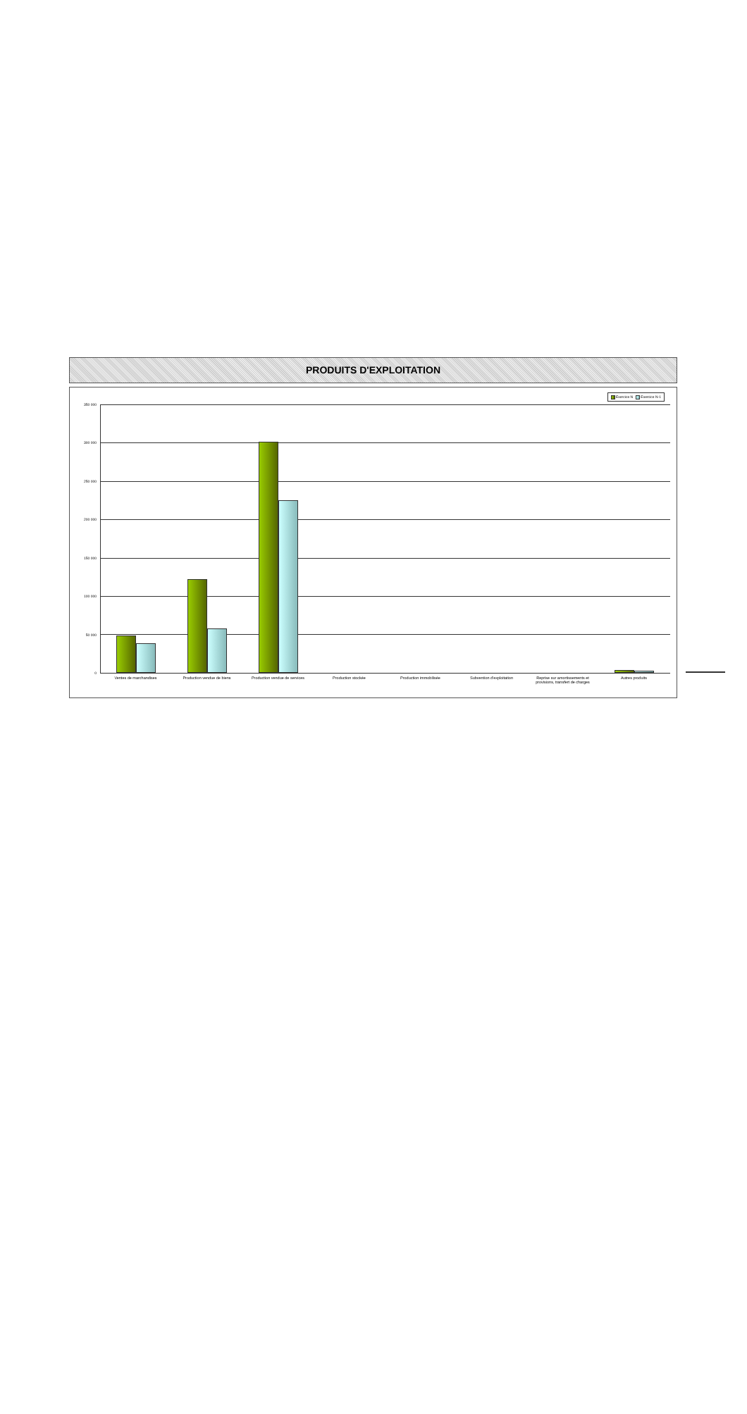PRODUITS D'EXPLOITATION
Exercice N Exercice N-1
350 000
300 000
250 000
200 000
150 000
100 000
50 000
0
Ventes de marchandises Production vendue de biens Production vendue de services Production stockée Production immobilisée Subvention d'exploitation Reprise sur amortissements et provisions, transfert de charges
Autres produits